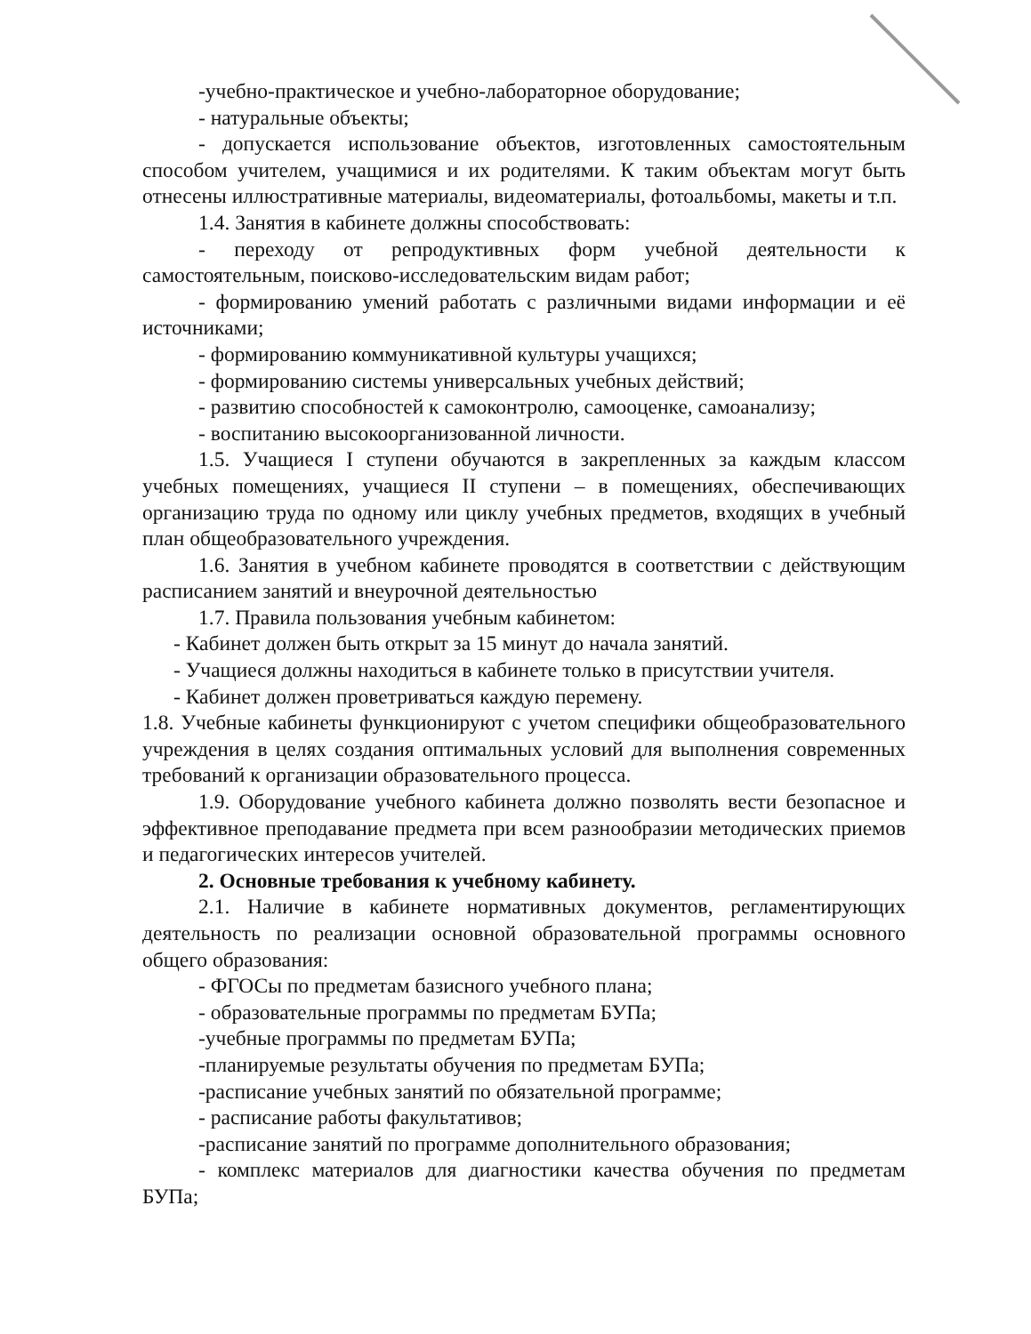-учебно-практическое и учебно-лабораторное оборудование;
- натуральные объекты;
- допускается использование объектов, изготовленных самостоятельным способом учителем, учащимися и их родителями. К таким объектам могут быть отнесены иллюстративные материалы, видеоматериалы, фотоальбомы, макеты и т.п.
1.4. Занятия в кабинете должны способствовать:
- переходу от репродуктивных форм учебной деятельности к самостоятельным, поисково-исследовательским видам работ;
- формированию умений работать с различными видами информации и её источниками;
- формированию коммуникативной культуры учащихся;
- формированию системы универсальных учебных действий;
- развитию способностей к самоконтролю, самооценке, самоанализу;
- воспитанию высокоорганизованной личности.
1.5. Учащиеся I ступени обучаются в закрепленных за каждым классом учебных помещениях, учащиеся II ступени – в помещениях, обеспечивающих организацию труда по одному или циклу учебных предметов, входящих в учебный план общеобразовательного учреждения.
1.6. Занятия в учебном кабинете проводятся в соответствии с действующим расписанием занятий и внеурочной деятельностью
1.7. Правила пользования учебным кабинетом:
- Кабинет должен быть открыт за 15 минут до начала занятий.
- Учащиеся должны находиться в кабинете только в присутствии учителя.
- Кабинет должен проветриваться каждую перемену.
1.8. Учебные кабинеты функционируют с учетом специфики общеобразовательного учреждения в целях создания оптимальных условий для выполнения современных требований к организации образовательного процесса.
1.9. Оборудование учебного кабинета должно позволять вести безопасное и эффективное преподавание предмета при всем разнообразии методических приемов и педагогических интересов учителей.
2. Основные требования к учебному кабинету.
2.1. Наличие в кабинете нормативных документов, регламентирующих деятельность по реализации основной образовательной программы основного общего образования:
- ФГОСы по предметам базисного учебного плана;
- образовательные программы по предметам БУПа;
-учебные программы по предметам БУПа;
-планируемые результаты обучения по предметам БУПа;
-расписание учебных занятий по обязательной программе;
- расписание работы факультативов;
-расписание занятий по программе дополнительного образования;
- комплекс материалов для диагностики качества обучения по предметам БУПа;